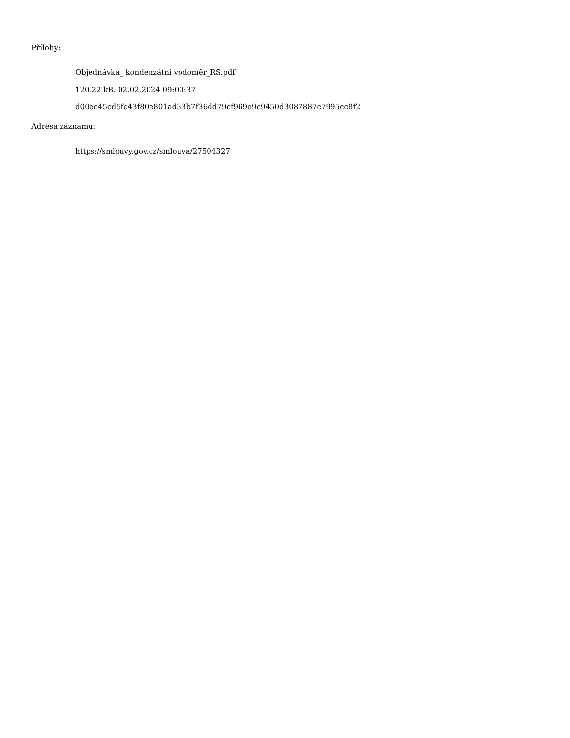Přílohy:
Objednávka_ kondenzátní vodoměr_RS.pdf
120.22 kB, 02.02.2024 09:00:37
d00ec45cd5fc43f80e801ad33b7f36dd79cf969e9c9450d3087887c7995cc8f2
Adresa záznamu:
https://smlouvy.gov.cz/smlouva/27504327